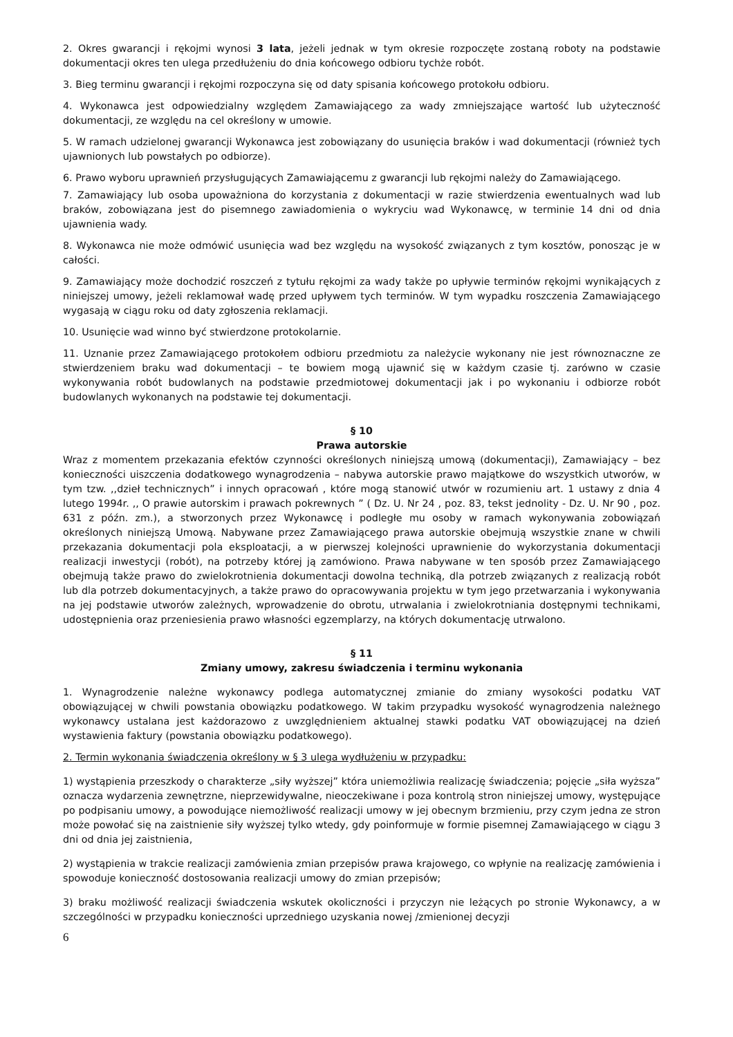2. Okres gwarancji i rękojmi wynosi 3 lata, jeżeli jednak w tym okresie rozpoczęte zostaną roboty na podstawie dokumentacji okres ten ulega przedłużeniu do dnia końcowego odbioru tychże robót.
3. Bieg terminu gwarancji i rękojmi rozpoczyna się od daty spisania końcowego protokołu odbioru.
4. Wykonawca jest odpowiedzialny względem Zamawiającego za wady zmniejszające wartość lub użyteczność dokumentacji, ze względu na cel określony w umowie.
5. W ramach udzielonej gwarancji Wykonawca jest zobowiązany do usunięcia braków i wad dokumentacji (również tych ujawnionych lub powstałych po odbiorze).
6. Prawo wyboru uprawnień przysługujących Zamawiającemu z gwarancji lub rękojmi należy do Zamawiającego.
7. Zamawiający lub osoba upoważniona do korzystania z dokumentacji w razie stwierdzenia ewentualnych wad lub braków, zobowiązana jest do pisemnego zawiadomienia o wykryciu wad Wykonawcę, w terminie 14 dni od dnia ujawnienia wady.
8. Wykonawca nie może odmówić usunięcia wad bez względu na wysokość związanych z tym kosztów, ponosząc je w całości.
9. Zamawiający może dochodzić roszczeń z tytułu rękojmi za wady także po upływie terminów rękojmi wynikających z niniejszej umowy, jeżeli reklamował wadę przed upływem tych terminów. W tym wypadku roszczenia Zamawiającego wygasają w ciągu roku od daty zgłoszenia reklamacji.
10. Usunięcie wad winno być stwierdzone protokolarnie.
11. Uznanie przez Zamawiającego protokołem odbioru przedmiotu za należycie wykonany nie jest równoznaczne ze stwierdzeniem braku wad dokumentacji – te bowiem mogą ujawnić się w każdym czasie tj. zarówno w czasie wykonywania robót budowlanych na podstawie przedmiotowej dokumentacji jak i po wykonaniu i odbiorze robót budowlanych wykonanych na podstawie tej dokumentacji.
§ 10
Prawa autorskie
Wraz z momentem przekazania efektów czynności określonych niniejszą umową (dokumentacji), Zamawiający – bez konieczności uiszczenia dodatkowego wynagrodzenia – nabywa autorskie prawo majątkowe do wszystkich utworów, w tym tzw. ,,dzieł technicznych” i innych opracowań , które mogą stanowić utwór w rozumieniu art. 1 ustawy z dnia 4 lutego 1994r. ,, O prawie autorskim i prawach pokrewnych ” ( Dz. U. Nr 24 , poz. 83, tekst jednolity - Dz. U. Nr 90 , poz. 631 z późn. zm.), a stworzonych przez Wykonawcę i podległe mu osoby w ramach wykonywania zobowiązań określonych niniejszą Umową. Nabywane przez Zamawiającego prawa autorskie obejmują wszystkie znane w chwili przekazania dokumentacji pola eksploatacji, a w pierwszej kolejności uprawnienie do wykorzystania dokumentacji realizacji inwestycji (robót), na potrzeby której ją zamówiono. Prawa nabywane w ten sposób przez Zamawiającego obejmują także prawo do zwielokrotnienia dokumentacji dowolna techniką, dla potrzeb związanych z realizacją robót lub dla potrzeb dokumentacyjnych, a także prawo do opracowywania projektu w tym jego przetwarzania i wykonywania na jej podstawie utworów zależnych, wprowadzenie do obrotu, utrwalania i zwielokrotniania dostępnymi technikami, udostępnienia oraz przeniesienia prawo własności egzemplarzy, na których dokumentację utrwalono.
§ 11
Zmiany umowy, zakresu świadczenia i terminu wykonania
1. Wynagrodzenie należne wykonawcy podlega automatycznej zmianie do zmiany wysokości podatku VAT obowiązującej w chwili powstania obowiązku podatkowego. W takim przypadku wysokość wynagrodzenia należnego wykonawcy ustalana jest każdorazowo z uwzględnieniem aktualnej stawki podatku VAT obowiązującej na dzień wystawienia faktury (powstania obowiązku podatkowego).
2. Termin wykonania świadczenia określony w § 3 ulega wydłużeniu w przypadku:
1) wystąpienia przeszkody o charakterze „siły wyższej” która uniemożliwia realizację świadczenia; pojęcie „siła wyższa” oznacza wydarzenia zewnętrzne, nieprzewidywalne, nieoczekiwane i poza kontrolą stron niniejszej umowy, występujące po podpisaniu umowy, a powodujące niemożliwość realizacji umowy w jej obecnym brzmieniu, przy czym jedna ze stron może powołać się na zaistnienie siły wyższej tylko wtedy, gdy poinformuje w formie pisemnej Zamawiającego w ciągu 3 dni od dnia jej zaistnienia,
2) wystąpienia w trakcie realizacji zamówienia zmian przepisów prawa krajowego, co wpłynie na realizację zamówienia i spowoduje konieczność dostosowania realizacji umowy do zmian przepisów;
3) braku możliwość realizacji świadczenia wskutek okoliczności i przyczyn nie leżących po stronie Wykonawcy, a w szczególności w przypadku konieczności uprzedniego uzyskania nowej /zmienionej decyzji
6